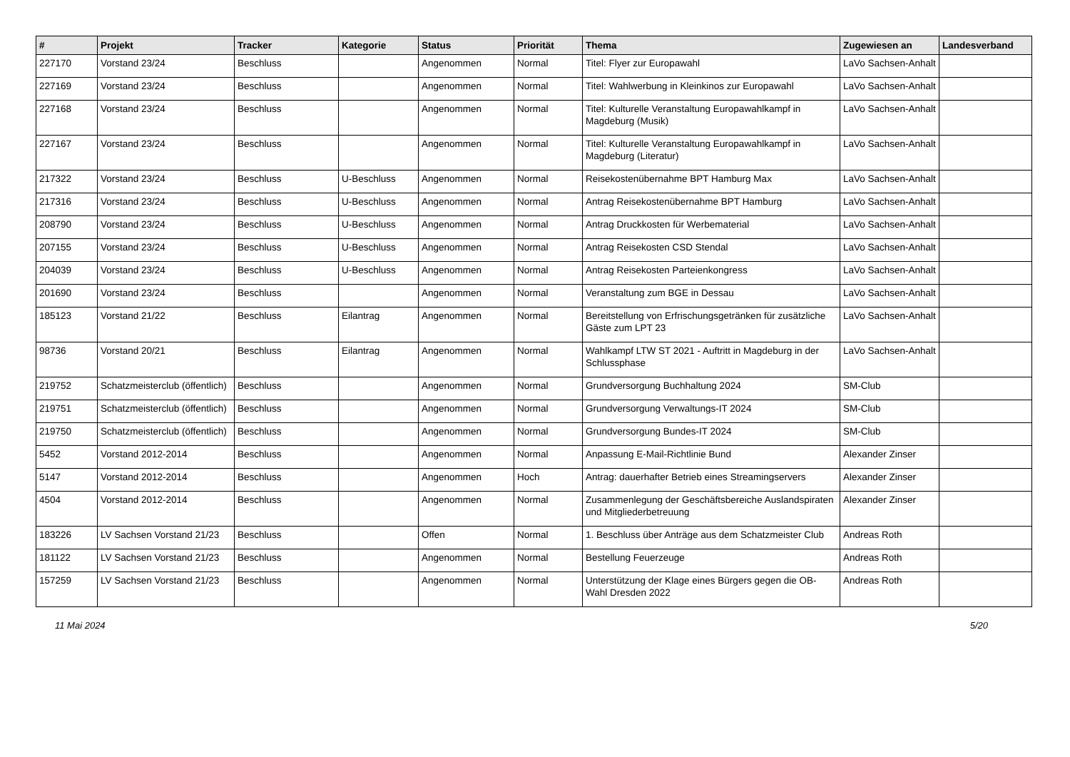| # | Projekt | Tracker | Kategorie | Status | Priorität | Thema | Zugewiesen an | Landesverband |
| --- | --- | --- | --- | --- | --- | --- | --- | --- |
| 227170 | Vorstand 23/24 | Beschluss | | Angenommen | Normal | Titel: Flyer zur Europawahl | LaVo Sachsen-Anhalt | |
| 227169 | Vorstand 23/24 | Beschluss | | Angenommen | Normal | Titel: Wahlwerbung in Kleinkinos zur Europawahl | LaVo Sachsen-Anhalt | |
| 227168 | Vorstand 23/24 | Beschluss | | Angenommen | Normal | Titel: Kulturelle Veranstaltung Europawahlkampf in Magdeburg (Musik) | LaVo Sachsen-Anhalt | |
| 227167 | Vorstand 23/24 | Beschluss | | Angenommen | Normal | Titel: Kulturelle Veranstaltung Europawahlkampf in Magdeburg (Literatur) | LaVo Sachsen-Anhalt | |
| 217322 | Vorstand 23/24 | Beschluss | U-Beschluss | Angenommen | Normal | Reisekostenübernahme BPT Hamburg Max | LaVo Sachsen-Anhalt | |
| 217316 | Vorstand 23/24 | Beschluss | U-Beschluss | Angenommen | Normal | Antrag Reisekostenübernahme BPT Hamburg | LaVo Sachsen-Anhalt | |
| 208790 | Vorstand 23/24 | Beschluss | U-Beschluss | Angenommen | Normal | Antrag Druckkosten für Werbematerial | LaVo Sachsen-Anhalt | |
| 207155 | Vorstand 23/24 | Beschluss | U-Beschluss | Angenommen | Normal | Antrag Reisekosten CSD Stendal | LaVo Sachsen-Anhalt | |
| 204039 | Vorstand 23/24 | Beschluss | U-Beschluss | Angenommen | Normal | Antrag Reisekosten Parteienkongress | LaVo Sachsen-Anhalt | |
| 201690 | Vorstand 23/24 | Beschluss | | Angenommen | Normal | Veranstaltung zum BGE in Dessau | LaVo Sachsen-Anhalt | |
| 185123 | Vorstand 21/22 | Beschluss | Eilantrag | Angenommen | Normal | Bereitstellung von Erfrischungsgetränken für zusätzliche Gäste zum LPT 23 | LaVo Sachsen-Anhalt | |
| 98736 | Vorstand 20/21 | Beschluss | Eilantrag | Angenommen | Normal | Wahlkampf LTW ST 2021 - Auftritt in Magdeburg in der Schlussphase | LaVo Sachsen-Anhalt | |
| 219752 | Schatzmeisterclub (öffentlich) | Beschluss | | Angenommen | Normal | Grundversorgung Buchhaltung 2024 | SM-Club | |
| 219751 | Schatzmeisterclub (öffentlich) | Beschluss | | Angenommen | Normal | Grundversorgung Verwaltungs-IT 2024 | SM-Club | |
| 219750 | Schatzmeisterclub (öffentlich) | Beschluss | | Angenommen | Normal | Grundversorgung Bundes-IT 2024 | SM-Club | |
| 5452 | Vorstand 2012-2014 | Beschluss | | Angenommen | Normal | Anpassung E-Mail-Richtlinie Bund | Alexander Zinser | |
| 5147 | Vorstand 2012-2014 | Beschluss | | Angenommen | Hoch | Antrag: dauerhafter Betrieb eines Streamingservers | Alexander Zinser | |
| 4504 | Vorstand 2012-2014 | Beschluss | | Angenommen | Normal | Zusammenlegung der Geschäftsbereiche Auslandspiraten und Mitgliederbetreuung | Alexander Zinser | |
| 183226 | LV Sachsen Vorstand 21/23 | Beschluss | | Offen | Normal | 1. Beschluss über Anträge aus dem Schatzmeister Club | Andreas Roth | |
| 181122 | LV Sachsen Vorstand 21/23 | Beschluss | | Angenommen | Normal | Bestellung Feuerzeuge | Andreas Roth | |
| 157259 | LV Sachsen Vorstand 21/23 | Beschluss | | Angenommen | Normal | Unterstützung der Klage eines Bürgers gegen die OB-Wahl Dresden 2022 | Andreas Roth | |
11 Mai 2024 5/20